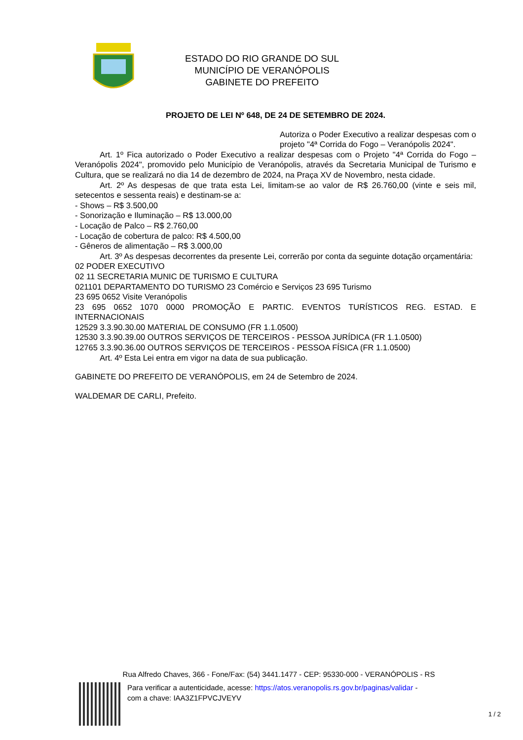ESTADO DO RIO GRANDE DO SUL
MUNICÍPIO DE VERANÓPOLIS
GABINETE DO PREFEITO
PROJETO DE LEI Nº 648, DE 24 DE SETEMBRO DE 2024.
Autoriza o Poder Executivo a realizar despesas com o projeto "4ª Corrida do Fogo – Veranópolis 2024".
Art. 1º Fica autorizado o Poder Executivo a realizar despesas com o Projeto "4ª Corrida do Fogo – Veranópolis 2024", promovido pelo Município de Veranópolis, através da Secretaria Municipal de Turismo e Cultura, que se realizará no dia 14 de dezembro de 2024, na Praça XV de Novembro, nesta cidade.
Art. 2º As despesas de que trata esta Lei, limitam-se ao valor de R$ 26.760,00 (vinte e seis mil, setecentos e sessenta reais) e destinam-se a:
- Shows – R$ 3.500,00
- Sonorização e Iluminação – R$ 13.000,00
- Locação de Palco – R$ 2.760,00
- Locação de cobertura de palco: R$ 4.500,00
- Gêneros de alimentação – R$ 3.000,00
Art. 3º As despesas decorrentes da presente Lei, correrão por conta da seguinte dotação orçamentária:
02 PODER EXECUTIVO
02 11 SECRETARIA MUNIC DE TURISMO E CULTURA
021101 DEPARTAMENTO DO TURISMO 23 Comércio e Serviços 23 695 Turismo
23 695 0652 Visite Veranópolis
23 695 0652 1070 0000 PROMOÇÃO E PARTIC. EVENTOS TURÍSTICOS REG. ESTAD. E INTERNACIONAIS
12529 3.3.90.30.00 MATERIAL DE CONSUMO (FR 1.1.0500)
12530 3.3.90.39.00 OUTROS SERVIÇOS DE TERCEIROS - PESSOA JURÍDICA (FR 1.1.0500)
12765 3.3.90.36.00 OUTROS SERVIÇOS DE TERCEIROS - PESSOA FÍSICA (FR 1.1.0500)
Art. 4º Esta Lei entra em vigor na data de sua publicação.
GABINETE DO PREFEITO DE VERANÓPOLIS, em 24 de Setembro de 2024.
WALDEMAR DE CARLI, Prefeito.
Rua Alfredo Chaves, 366 - Fone/Fax: (54) 3441.1477 - CEP: 95330-000 - VERANÓPOLIS - RS
Para verificar a autenticidade, acesse: https://atos.veranopolis.rs.gov.br/paginas/validar -
com a chave: IAA3Z1FPVCJVEYV
1 / 2